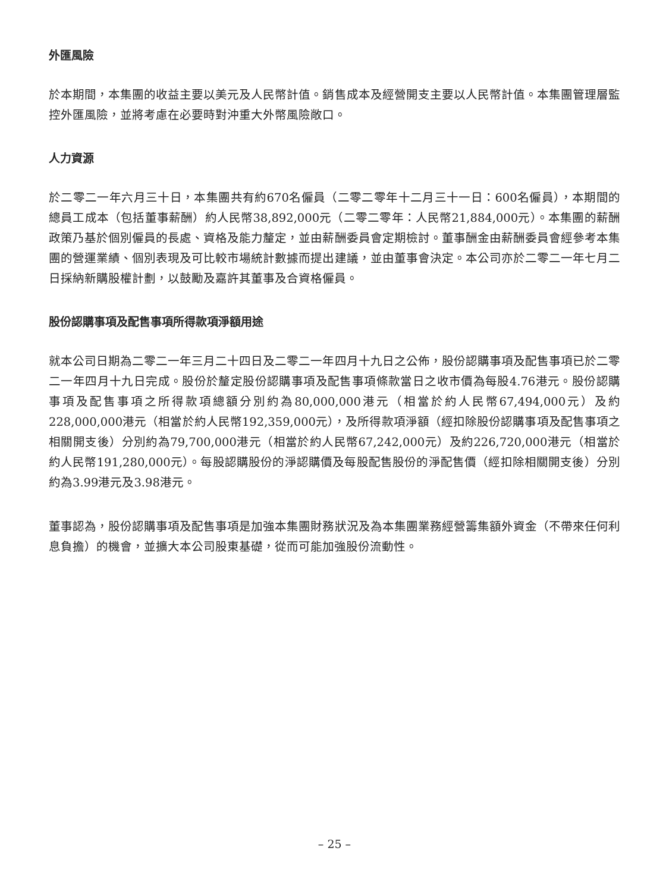外匯風險
於本期間，本集團的收益主要以美元及人民幣計值。銷售成本及經營開支主要以人民幣計值。本集團管理層監控外匯風險，並將考慮在必要時對沖重大外幣風險敞口。
人力資源
於二零二一年六月三十日，本集團共有約670名僱員（二零二零年十二月三十一日：600名僱員），本期間的總員工成本（包括董事薪酬）約人民幣38,892,000元（二零二零年：人民幣21,884,000元）。本集團的薪酬政策乃基於個別僱員的長處、資格及能力釐定，並由薪酬委員會定期檢討。董事酬金由薪酬委員會經參考本集團的營運業績、個別表現及可比較市場統計數據而提出建議，並由董事會決定。本公司亦於二零二一年七月二日採納新購股權計劃，以鼓勵及嘉許其董事及合資格僱員。
股份認購事項及配售事項所得款項淨額用途
就本公司日期為二零二一年三月二十四日及二零二一年四月十九日之公佈，股份認購事項及配售事項已於二零二一年四月十九日完成。股份於釐定股份認購事項及配售事項條款當日之收市價為每股4.76港元。股份認購事項及配售事項之所得款項總額分別約為80,000,000港元（相當於約人民幣67,494,000元）及約228,000,000港元（相當於約人民幣192,359,000元），及所得款項淨額（經扣除股份認購事項及配售事項之相關開支後）分別約為79,700,000港元（相當於約人民幣67,242,000元）及約226,720,000港元（相當於約人民幣191,280,000元）。每股認購股份的淨認購價及每股配售股份的淨配售價（經扣除相關開支後）分別約為3.99港元及3.98港元。
董事認為，股份認購事項及配售事項是加強本集團財務狀況及為本集團業務經營籌集額外資金（不帶來任何利息負擔）的機會，並擴大本公司股東基礎，從而可能加強股份流動性。
– 25 –